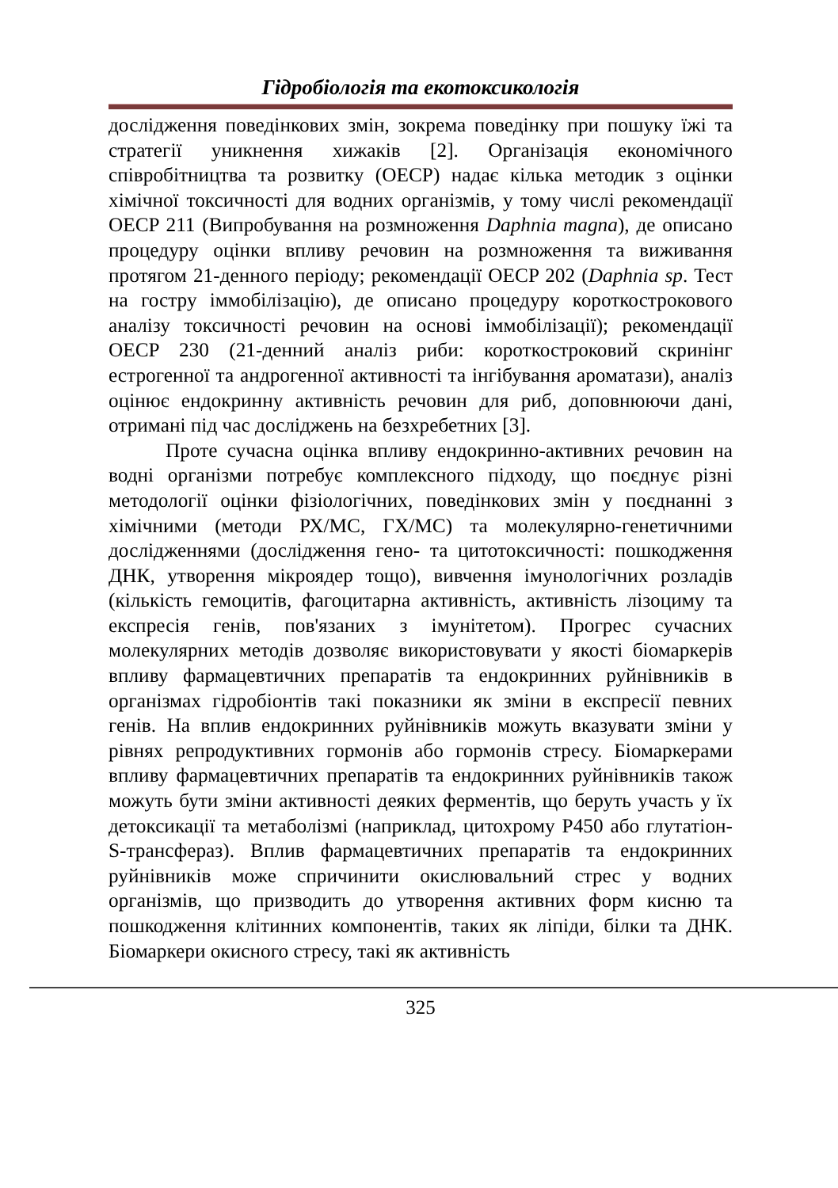Гідробіологія та екотоксикологія
дослідження поведінкових змін, зокрема поведінку при пошуку їжі та стратегії уникнення хижаків [2]. Організація економічного співробітництва та розвитку (OECP) надає кілька методик з оцінки хімічної токсичності для водних організмів, у тому числі рекомендації OECP 211 (Випробування на розмноження Daphnia magna), де описано процедуру оцінки впливу речовин на розмноження та виживання протягом 21-денного періоду; рекомендації OECP 202 (Daphnia sp. Тест на гостру іммобілізацію), де описано процедуру короткострокового аналізу токсичності речовин на основі іммобілізації); рекомендації OECP 230 (21-денний аналіз риби: короткостроковий скринінг естрогенної та андрогенної активності та інгібування ароматази), аналіз оцінює ендокринну активність речовин для риб, доповнюючи дані, отримані під час досліджень на безхребетних [3].
Проте сучасна оцінка впливу ендокринно-активних речовин на водні організми потребує комплексного підходу, що поєднує різні методології оцінки фізіологічних, поведінкових змін у поєднанні з хімічними (методи РХ/МС, ГХ/МС) та молекулярно-генетичними дослідженнями (дослідження гено- та цитотоксичності: пошкодження ДНК, утворення мікроядер тощо), вивчення імунологічних розладів (кількість гемоцитів, фагоцитарна активність, активність лізоциму та експресія генів, пов'язаних з імунітетом). Прогрес сучасних молекулярних методів дозволяє використовувати у якості біомаркерів впливу фармацевтичних препаратів та ендокринних руйнівників в організмах гідробіонтів такі показники як зміни в експресії певних генів. На вплив ендокринних руйнівників можуть вказувати зміни у рівнях репродуктивних гормонів або гормонів стресу. Біомаркерами впливу фармацевтичних препаратів та ендокринних руйнівників також можуть бути зміни активності деяких ферментів, що беруть участь у їх детоксикації та метаболізмі (наприклад, цитохрому P450 або глутатіон-S-трансфераз). Вплив фармацевтичних препаратів та ендокринних руйнівників може спричинити окислювальний стрес у водних організмів, що призводить до утворення активних форм кисню та пошкодження клітинних компонентів, таких як ліпіди, білки та ДНК. Біомаркери окисного стресу, такі як активність
325